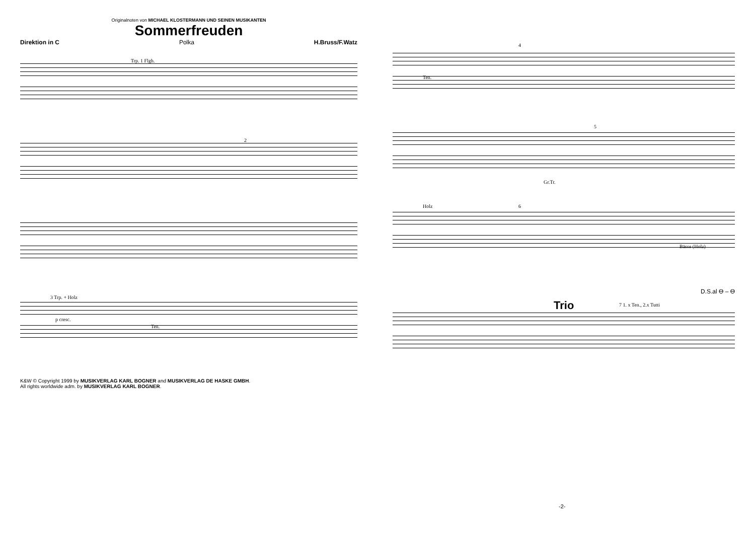Originalnoten von MICHAEL KLOSTERMANN UND SEINEN MUSIKANTEN
Sommerfreuden
Direktion in C Polka H.Bruss/F.Watz
Trp. 1 Flgh.
2
3 Trp. + Holz
p cresc.
Ten.
K&W © Copyright 1999 by MUSIKVERLAG KARL BOGNER and MUSIKVERLAG DE HASKE GMBH.
All rights worldwide adm. by MUSIKVERLAG KARL BOGNER.
4
Ten.
5
Gr.Tr.
Holz 6
Bässe (Holz)
D.S.al ϴ – ϴ
Trio 7 1. x Ten., 2.x Tutti
-2-